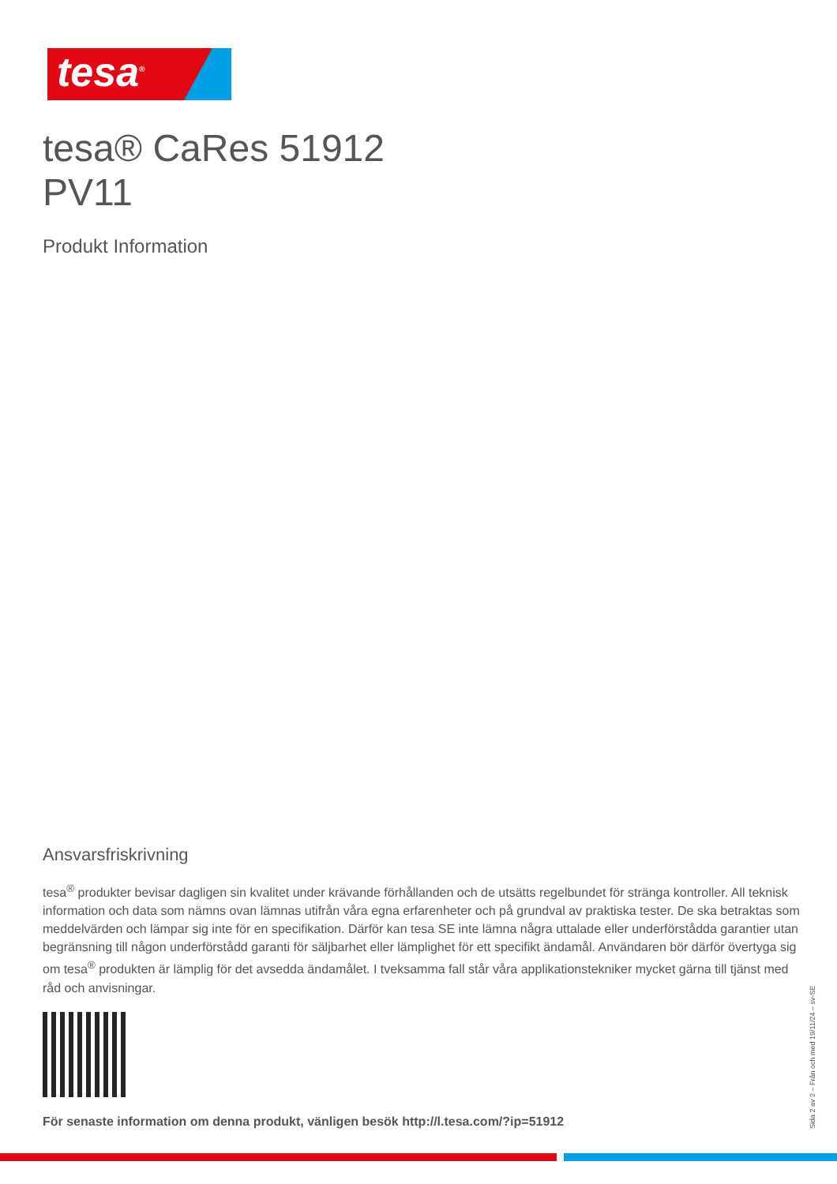tesa<sup>®</sup>
tesa® CaRes 51912
PV11
Produkt Information
Ansvarsfriskrivning
tesa<sup>®</sup> produkter bevisar dagligen sin kvalitet under krävande förhållanden och de utsätts regelbundet för stränga kontroller. All teknisk information och data som nämns ovan lämnas utifrån våra egna erfarenheter och på grundval av praktiska tester. De ska betraktas som meddelvärden och lämpar sig inte för en specifikation. Därför kan tesa SE inte lämna några uttalade eller underförstådda garantier utan begränsning till någon underförstådd garanti för säljbarhet eller lämplighet för ett specifikt ändamål. Användaren bör därför övertyga sig om tesa<sup>®</sup> produkten är lämplig för det avsedda ändamålet. I tveksamma fall står våra applikationstekniker mycket gärna till tjänst med råd och anvisningar.
För senaste information om denna produkt, vänligen besök http://l.tesa.com/?ip=51912
Sida 2 av 2 – Från och med 19/11/24 – sv-SE